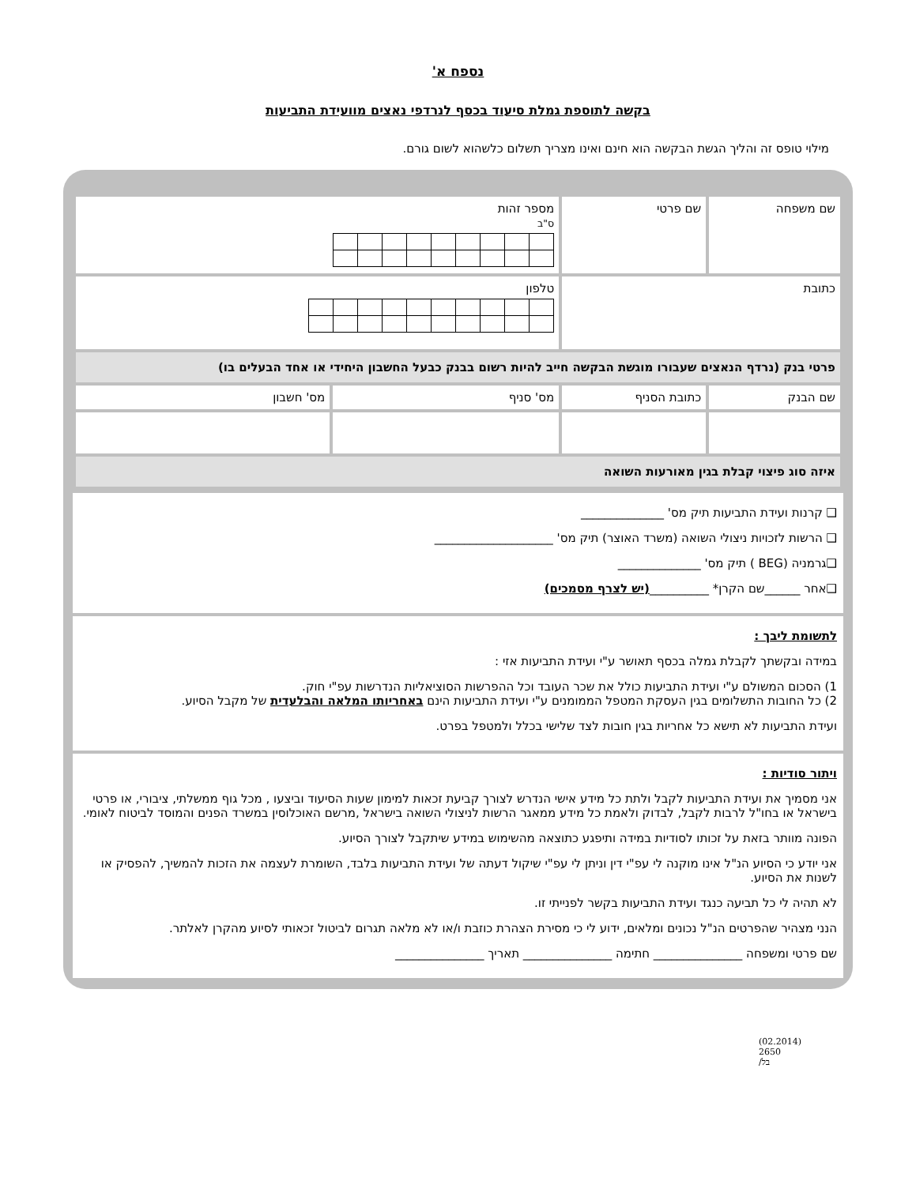נספח א'
בקשה לתוספת גמלת סיעוד בכסף לנרדפי נאצים מוועידת התביעות
מילוי טופס זה והליך הגשת הבקשה הוא חינם ואינו מצריך תשלום כלשהוא לשום גורם.
| שם משפחה | שם פרטי | מספר זהות ס"ב | |
| כתובת | | טלפון | |
| פרטי בנק (נרדף הנאצים שעבורו מוגשת הבקשה חייב להיות רשום בבנק כבעל החשבון היחידי או אחד הבעלים בו) | | | |
| שם הבנק | כתובת הסניף | מס' סניף | מס' חשבון |
| איזה סוג פיצוי קבלת בגין מאורעות השואה | | | |
❑ קרנות ועידת התביעות תיק מס' ______________
❑ הרשות לזכויות ניצולי השואה (משרד האוצר) תיק מס' ____________________
❑גרמניה (BEG ) תיק מס' ______________
❑אחר ______שם הקרן* __________(יש לצרף מסמכים)
לתשומת ליבך :
במידה ובקשתך לקבלת גמלה בכסף תאושר ע"י ועידת התביעות אזי :
1) הסכום המשולם ע"י ועידת התביעות כולל את שכר העובד וכל ההפרשות הסוציאליות הנדרשות עפ"י חוק.
2) כל החובות התשלומים בגין העסקת המטפל הממומנים ע"י ועידת התביעות הינם באחריותו המלאה והבלעדית של מקבל הסיוע.
ועידת התביעות לא תישא כל אחריות בגין חובות לצד שלישי בכלל ולמטפל בפרט.
ויתור סודיות :
אני מסמיך את ועידת התביעות לקבל ולתת כל מידע אישי הנדרש לצורך קביעת זכאות למימון שעות הסיעוד וביצעו , מכל גוף ממשלתי, ציבורי, או פרטי בישראל או בחו"ל לרבות לקבל, לבדוק ולאמת כל מידע ממאגר הרשות לניצולי השואה בישראל ,מרשם האוכלוסין במשרד הפנים והמוסד לביטוח לאומי.
הפונה מוותר בזאת על זכותו לסודיות במידה ותיפגע כתוצאה מהשימוש במידע שיתקבל לצורך הסיוע.
אני יודע כי הסיוע הנ"ל אינו מוקנה לי עפ"י דין וניתן לי עפ"י שיקול דעתה של ועידת התביעות בלבד, השומרת לעצמה את הזכות להמשיך, להפסיק או לשנות את הסיוע.
לא תהיה לי כל תביעה כנגד ועידת התביעות בקשר לפנייתי זו.
הנני מצהיר שהפרטים הנ"ל נכונים ומלאים, ידוע לי כי מסירת הצהרת כוזבת ו/או לא מלאה תגרום לביטול זכאותי לסיוע מהקרן לאלתר.
שם פרטי ומשפחה _______________ חתימה _______________ תאריך _______________
(02.2014) 2650 /בל